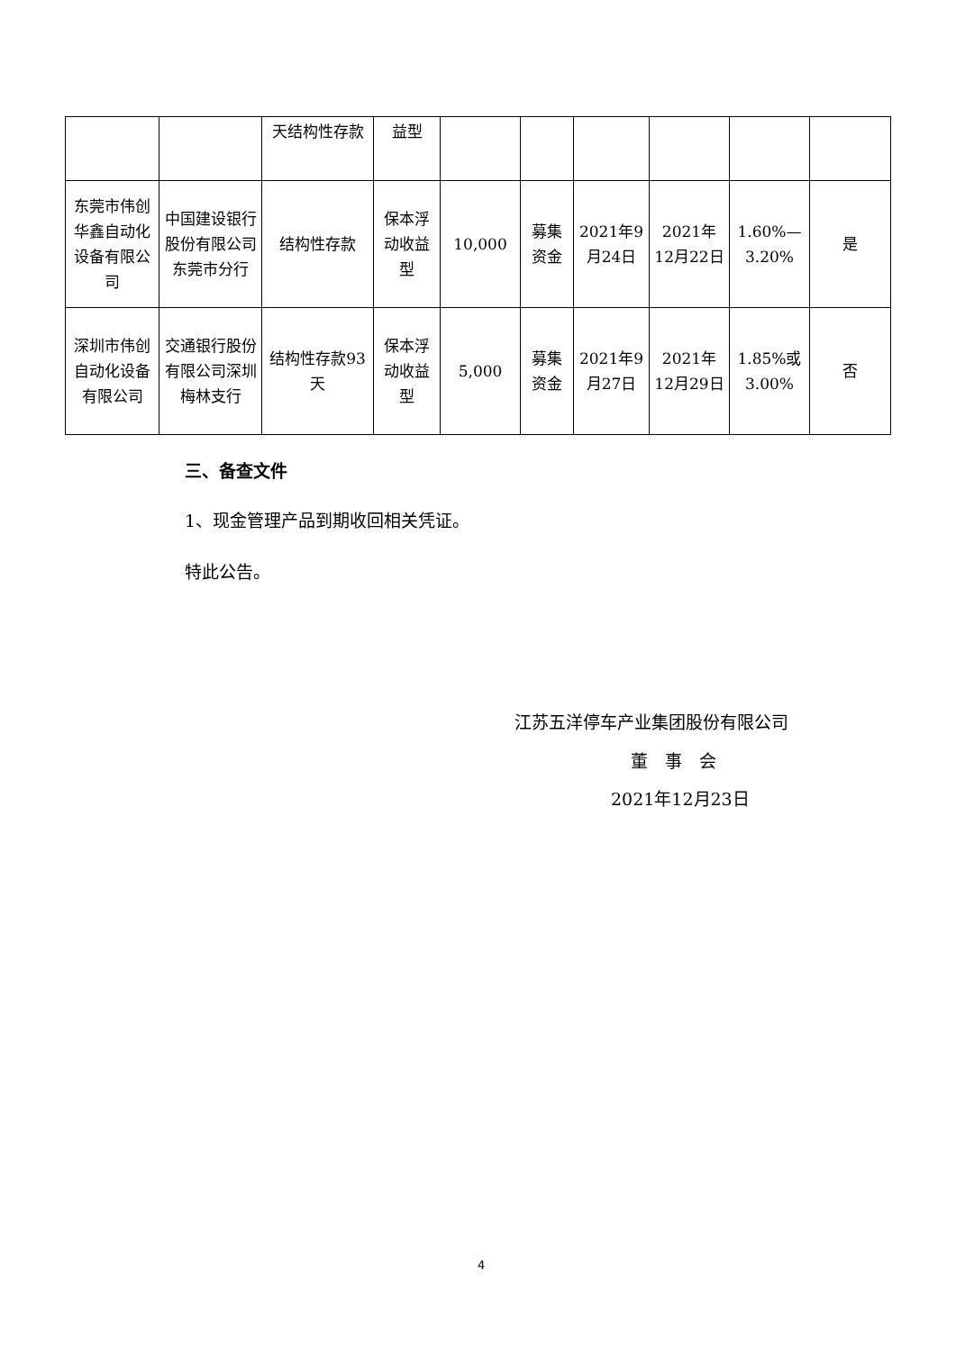| | | 天结构性存款 | 益型 | | | | | | |
| 东莞市伟创华鑫自动化设备有限公司 | 中国建设银行股份有限公司东莞市分行 | 结构性存款 | 保本浮动收益型 | 10,000 | 募集资金 | 2021年9月24日 | 2021年12月22日 | 1.60%—3.20% | 是 |
| 深圳市伟创自动化设备有限公司 | 交通银行股份有限公司深圳梅林支行 | 结构性存款93天 | 保本浮动收益型 | 5,000 | 募集资金 | 2021年9月27日 | 2021年12月29日 | 1.85%或3.00% | 否 |
三、备查文件
1、现金管理产品到期收回相关凭证。
特此公告。
江苏五洋停车产业集团股份有限公司
董　事　会
2021年12月23日
4